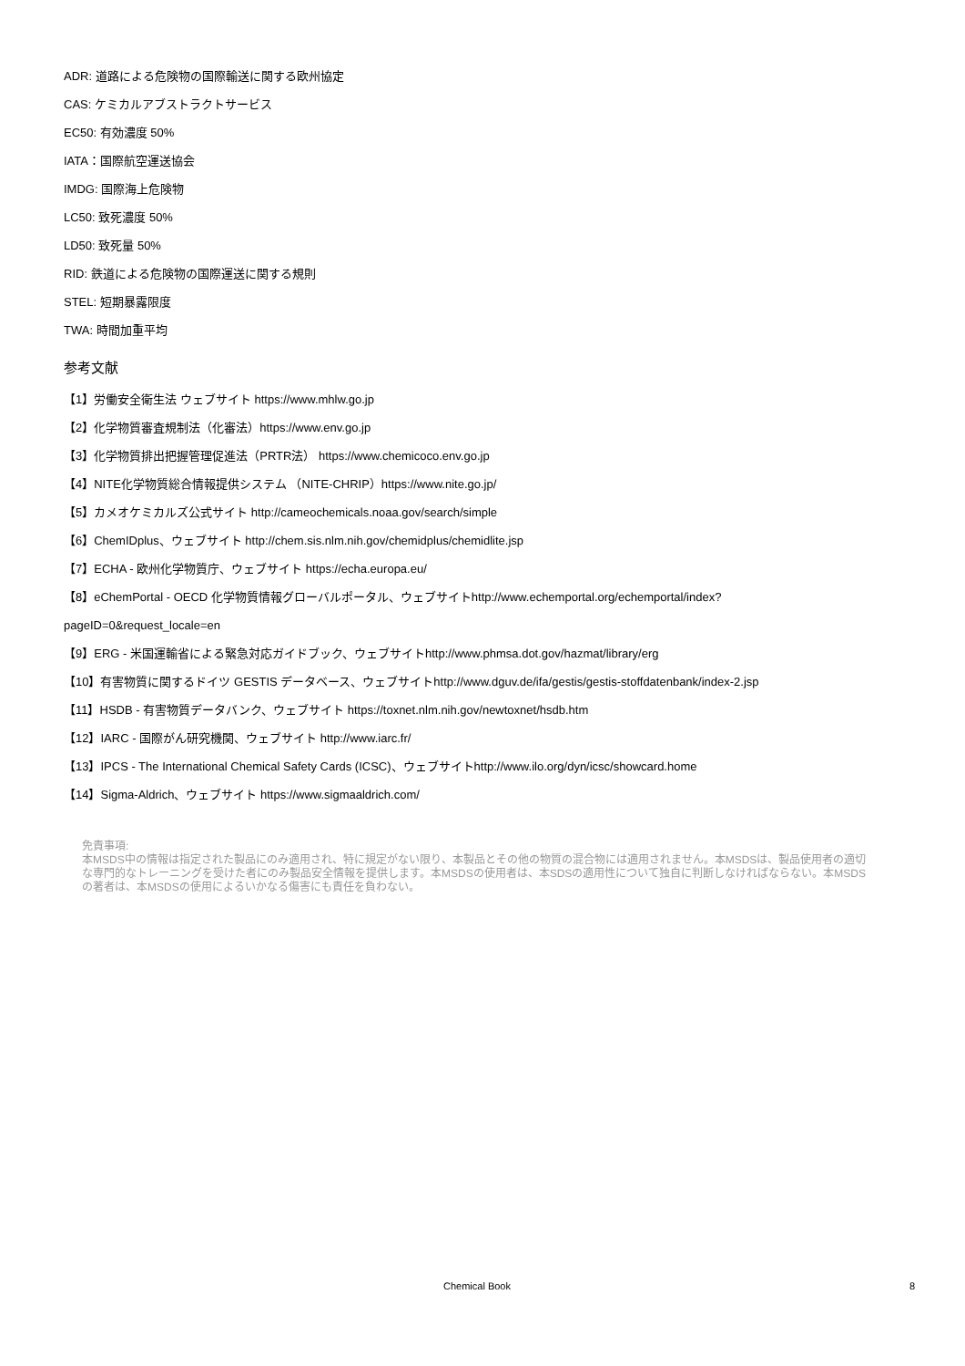ADR: 道路による危険物の国際輸送に関する欧州協定
CAS: ケミカルアブストラクトサービス
EC50: 有効濃度 50%
IATA：国際航空運送協会
IMDG: 国際海上危険物
LC50: 致死濃度 50%
LD50: 致死量 50%
RID: 鉄道による危険物の国際運送に関する規則
STEL: 短期暴露限度
TWA: 時間加重平均
参考文献
【1】労働安全衛生法 ウェブサイト https://www.mhlw.go.jp
【2】化学物質審査規制法（化審法）https://www.env.go.jp
【3】化学物質排出把握管理促進法（PRTR法） https://www.chemicoco.env.go.jp
【4】NITE化学物質総合情報提供システム （NITE-CHRIP）https://www.nite.go.jp/
【5】カメオケミカルズ公式サイト http://cameochemicals.noaa.gov/search/simple
【6】ChemIDplus、ウェブサイト http://chem.sis.nlm.nih.gov/chemidplus/chemidlite.jsp
【7】ECHA - 欧州化学物質庁、ウェブサイト https://echa.europa.eu/
【8】eChemPortal - OECD 化学物質情報グローバルポータル、ウェブサイトhttp://www.echemportal.org/echemportal/index?
pageID=0&request_locale=en
【9】ERG - 米国運輸省による緊急対応ガイドブック、ウェブサイトhttp://www.phmsa.dot.gov/hazmat/library/erg
【10】有害物質に関するドイツ GESTIS データベース、ウェブサイトhttp://www.dguv.de/ifa/gestis/gestis-stoffdatenbank/index-2.jsp
【11】HSDB - 有害物質データバンク、ウェブサイト https://toxnet.nlm.nih.gov/newtoxnet/hsdb.htm
【12】IARC - 国際がん研究機関、ウェブサイト http://www.iarc.fr/
【13】IPCS - The International Chemical Safety Cards (ICSC)、ウェブサイトhttp://www.ilo.org/dyn/icsc/showcard.home
【14】Sigma-Aldrich、ウェブサイト https://www.sigmaaldrich.com/
免責事項:
本MSDS中の情報は指定された製品にのみ適用され、特に規定がない限り、本製品とその他の物質の混合物には適用されません。本MSDSは、製品使用者の適切な専門的なトレーニングを受けた者にのみ製品安全情報を提供します。本MSDSの使用者は、本SDSの適用性について独自に判断しなければならない。本MSDSの著者は、本MSDSの使用によるいかなる傷害にも責任を負わない。
Chemical Book 8